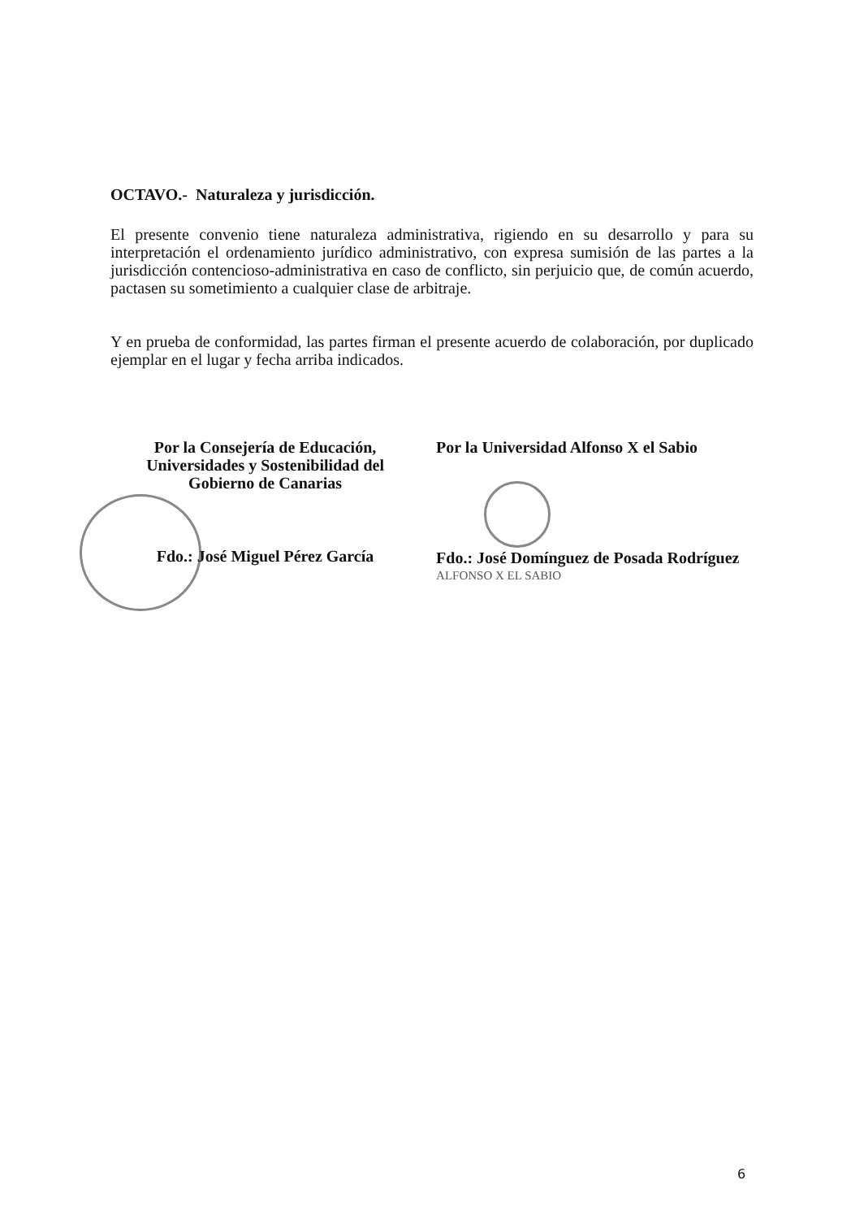OCTAVO.- Naturaleza y jurisdicción.
El presente convenio tiene naturaleza administrativa, rigiendo en su desarrollo y para su interpretación el ordenamiento jurídico administrativo, con expresa sumisión de las partes a la jurisdicción contencioso-administrativa en caso de conflicto, sin perjuicio que, de común acuerdo, pactasen su sometimiento a cualquier clase de arbitraje.
Y en prueba de conformidad, las partes firman el presente acuerdo de colaboración, por duplicado ejemplar en el lugar y fecha arriba indicados.
Por la Consejería de Educación,
Universidades y Sostenibilidad del
Gobierno de Canarias
Fdo.: José Miguel Pérez García
Por la Universidad Alfonso X el Sabio
Fdo.: José Domínguez de Posada Rodríguez
ALFONSO X EL SABIO
6